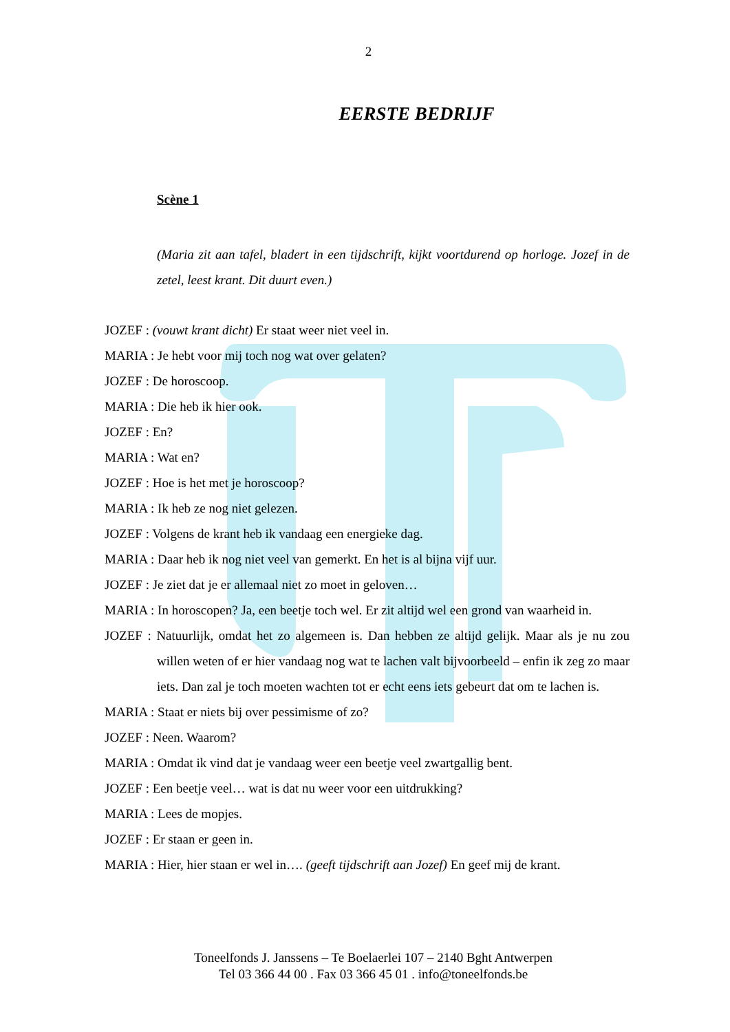2
EERSTE BEDRIJF
Scène 1
(Maria zit aan tafel, bladert in een tijdschrift, kijkt voortdurend op horloge. Jozef in de zetel, leest krant. Dit duurt even.)
JOZEF : (vouwt krant dicht) Er staat weer niet veel in.
MARIA : Je hebt voor mij toch nog wat over gelaten?
JOZEF : De horoscoop.
MARIA : Die heb ik hier ook.
JOZEF : En?
MARIA : Wat en?
JOZEF : Hoe is het met je horoscoop?
MARIA : Ik heb ze nog niet gelezen.
JOZEF : Volgens de krant heb ik vandaag een energieke dag.
MARIA : Daar heb ik nog niet veel van gemerkt. En het is al bijna vijf uur.
JOZEF : Je ziet dat je er allemaal niet zo moet in geloven…
MARIA : In horoscopen? Ja, een beetje toch wel. Er zit altijd wel een grond van waarheid in.
JOZEF : Natuurlijk, omdat het zo algemeen is. Dan hebben ze altijd gelijk. Maar als je nu zou willen weten of er hier vandaag nog wat te lachen valt bijvoorbeeld – enfin ik zeg zo maar iets. Dan zal je toch moeten wachten tot er echt eens iets gebeurt dat om te lachen is.
MARIA : Staat er niets bij over pessimisme of zo?
JOZEF : Neen. Waarom?
MARIA : Omdat ik vind dat je vandaag weer een beetje veel zwartgallig bent.
JOZEF : Een beetje veel… wat is dat nu weer voor een uitdrukking?
MARIA : Lees de mopjes.
JOZEF : Er staan er geen in.
MARIA : Hier, hier staan er wel in…. (geeft tijdschrift aan Jozef) En geef mij de krant.
Toneelfonds J. Janssens – Te Boelaerlei 107 – 2140 Bght Antwerpen
Tel 03 366 44 00 . Fax 03 366 45 01 . info@toneelfonds.be